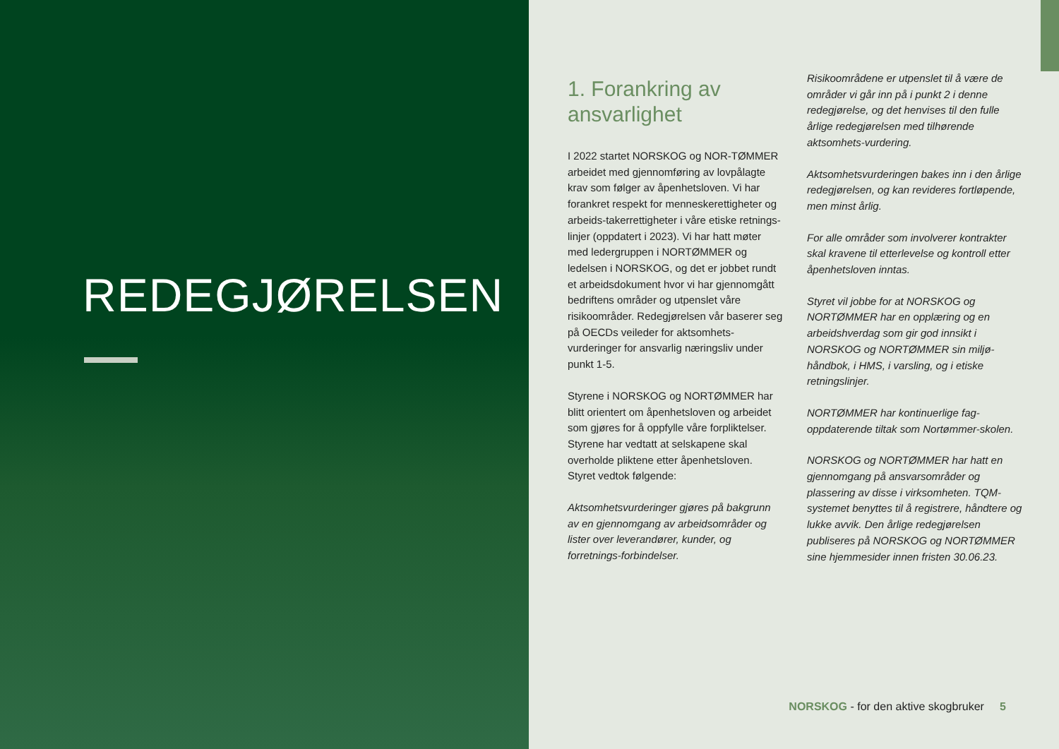REDEGJØRELSEN
1. Forankring av ansvarlighet
I 2022 startet NORSKOG og NOR-TØMMER arbeidet med gjennomføring av lovpålagte krav som følger av åpenhetsloven. Vi har forankret respekt for menneskerettigheter og arbeids-takerrettigheter i våre etiske retnings-linjer (oppdatert i 2023). Vi har hatt møter med ledergruppen i NORTØMMER og ledelsen i NORSKOG, og det er jobbet rundt et arbeidsdokument hvor vi har gjennomgått bedriftens områder og utpenslet våre risikoområder. Redegjørelsen vår baserer seg på OECDs veileder for aktsomhets-vurderinger for ansvarlig næringsliv under punkt 1-5.
Styrene i NORSKOG og NORTØMMER har blitt orientert om åpenhetsloven og arbeidet som gjøres for å oppfylle våre forpliktelser. Styrene har vedtatt at selskapene skal overholde pliktene etter åpenhetsloven. Styret vedtok følgende:
Aktsomhetsvurderinger gjøres på bakgrunn av en gjennomgang av arbeidsområder og lister over leverandører, kunder, og forretnings-forbindelser.
Risikoområdene er utpenslet til å være de områder vi går inn på i punkt 2 i denne redegjørelse, og det henvises til den fulle årlige redegjørelsen med tilhørende aktsomhets-vurdering.
Aktsomhetsvurderingen bakes inn i den årlige redegjørelsen, og kan revideres fortløpende, men minst årlig.
For alle områder som involverer kontrakter skal kravene til etterlevelse og kontroll etter åpenhetsloven inntas.
Styret vil jobbe for at NORSKOG og NORTØMMER har en opplæring og en arbeidshverdag som gir god innsikt i NORSKOG og NORTØMMER sin miljø-håndbok, i HMS, i varsling, og i etiske retningslinjer.
NORTØMMER har kontinuerlige fag-oppdaterende tiltak som Nortømmer-skolen.
NORSKOG og NORTØMMER har hatt en gjennomgang på ansvarsområder og plassering av disse i virksomheten. TQM-systemet benyttes til å registrere, håndtere og lukke avvik. Den årlige redegjørelsen publiseres på NORSKOG og NORTØMMER sine hjemmesider innen fristen 30.06.23.
NORSKOG - for den aktive skogbruker 5